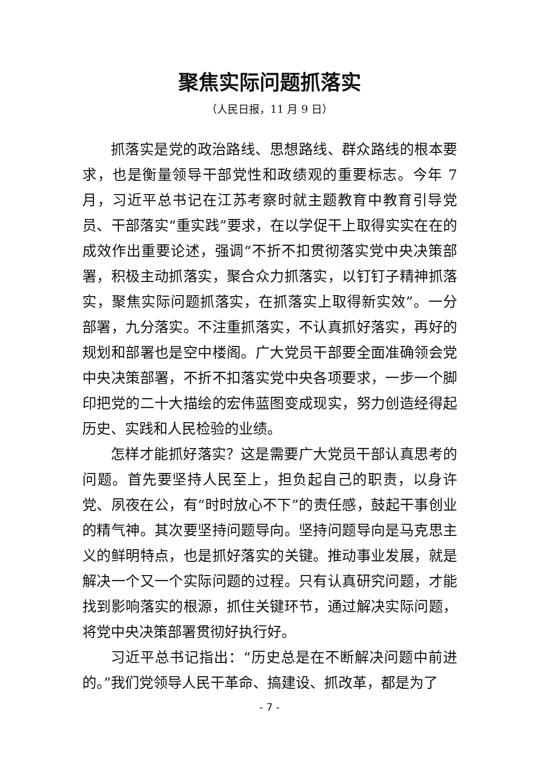聚焦实际问题抓落实
（人民日报，11 月 9 日）
抓落实是党的政治路线、思想路线、群众路线的根本要求，也是衡量领导干部党性和政绩观的重要标志。今年 7 月，习近平总书记在江苏考察时就主题教育中教育引导党员、干部落实“重实践”要求，在以学促干上取得实实在在的成效作出重要论述，强调“不折不扣贯彻落实党中央决策部署，积极主动抓落实，聚合众力抓落实，以钉钉子精神抓落实，聚焦实际问题抓落实，在抓落实上取得新实效”。一分部署，九分落实。不注重抓落实，不认真抓好落实，再好的规划和部署也是空中楼阁。广大党员干部要全面准确领会党中央决策部署，不折不扣落实党中央各项要求，一步一个脚印把党的二十大描绘的宏伟蓝图变成现实，努力创造经得起历史、实践和人民检验的业绩。
怎样才能抓好落实？这是需要广大党员干部认真思考的问题。首先要坚持人民至上，担负起自己的职责，以身许党、夙夜在公，有“时时放心不下”的责任感，鼓起干事创业的精气神。其次要坚持问题导向。坚持问题导向是马克思主义的鲜明特点，也是抓好落实的关键。推动事业发展，就是解决一个又一个实际问题的过程。只有认真研究问题，才能找到影响落实的根源，抓住关键环节，通过解决实际问题，将党中央决策部署贯彻好执行好。
习近平总书记指出：“历史总是在不断解决问题中前进的。”我们党领导人民干革命、搞建设、抓改革，都是为了
- 7 -